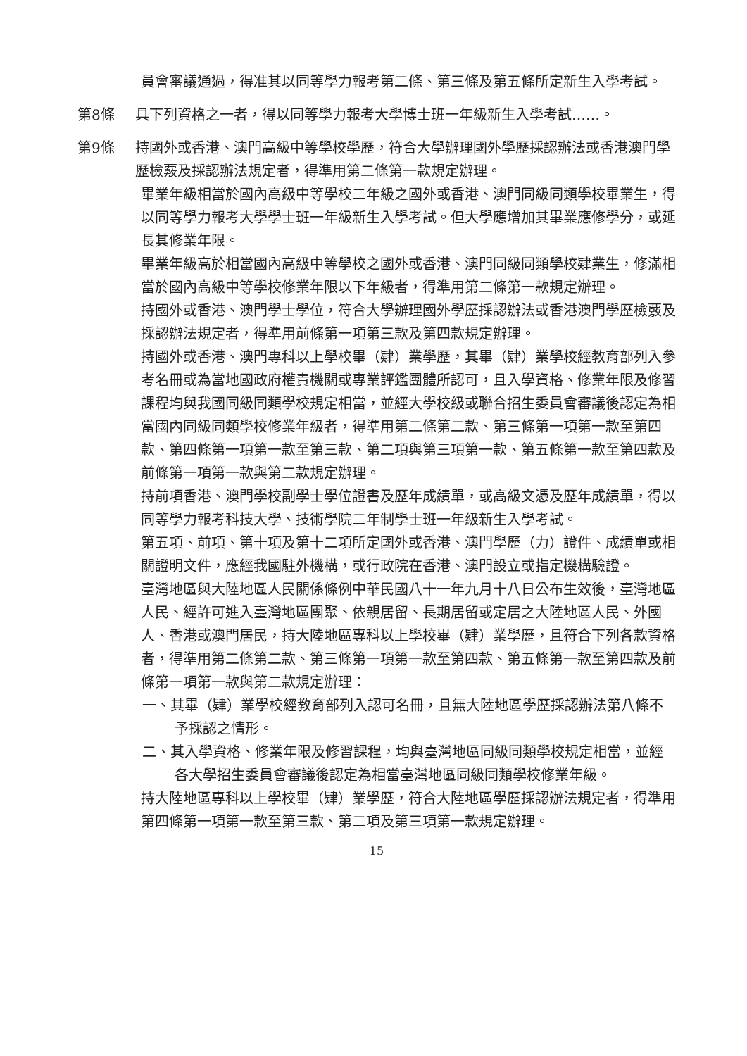員會審議通過，得准其以同等學力報考第二條、第三條及第五條所定新生入學考試。
第8條 具下列資格之一者，得以同等學力報考大學博士班一年級新生入學考試……。
第9條 持國外或香港、澳門高級中等學校學歷，符合大學辦理國外學歷採認辦法或香港澳門學歷檢覈及採認辦法規定者，得準用第二條第一款規定辦理。
畢業年級相當於國內高級中等學校二年級之國外或香港、澳門同級同類學校畢業生，得以同等學力報考大學學士班一年級新生入學考試。但大學應增加其畢業應修學分，或延長其修業年限。
畢業年級高於相當國內高級中等學校之國外或香港、澳門同級同類學校肄業生，修滿相當於國內高級中等學校修業年限以下年級者，得準用第二條第一款規定辦理。
持國外或香港、澳門學士學位，符合大學辦理國外學歷採認辦法或香港澳門學歷檢覈及採認辦法規定者，得準用前條第一項第三款及第四款規定辦理。
持國外或香港、澳門專科以上學校畢（肄）業學歷，其畢（肄）業學校經教育部列入參考名冊或為當地國政府權責機關或專業評鑑團體所認可，且入學資格、修業年限及修習課程均與我國同級同類學校規定相當，並經大學校級或聯合招生委員會審議後認定為相當國內同級同類學校修業年級者，得準用第二條第二款、第三條第一項第一款至第四款、第四條第一項第一款至第三款、第二項與第三項第一款、第五條第一款至第四款及前條第一項第一款與第二款規定辦理。
持前項香港、澳門學校副學士學位證書及歷年成績單，或高級文憑及歷年成績單，得以同等學力報考科技大學、技術學院二年制學士班一年級新生入學考試。
第五項、前項、第十項及第十二項所定國外或香港、澳門學歷（力）證件、成績單或相關證明文件，應經我國駐外機構，或行政院在香港、澳門設立或指定機構驗證。
臺灣地區與大陸地區人民關係條例中華民國八十一年九月十八日公布生效後，臺灣地區人民、經許可進入臺灣地區團聚、依親居留、長期居留或定居之大陸地區人民、外國人、香港或澳門居民，持大陸地區專科以上學校畢（肄）業學歷，且符合下列各款資格者，得準用第二條第二款、第三條第一項第一款至第四款、第五條第一款至第四款及前條第一項第一款與第二款規定辦理：
一、其畢（肄）業學校經教育部列入認可名冊，且無大陸地區學歷採認辦法第八條不予採認之情形。
二、其入學資格、修業年限及修習課程，均與臺灣地區同級同類學校規定相當，並經各大學招生委員會審議後認定為相當臺灣地區同級同類學校修業年級。
持大陸地區專科以上學校畢（肄）業學歷，符合大陸地區學歷採認辦法規定者，得準用第四條第一項第一款至第三款、第二項及第三項第一款規定辦理。
15